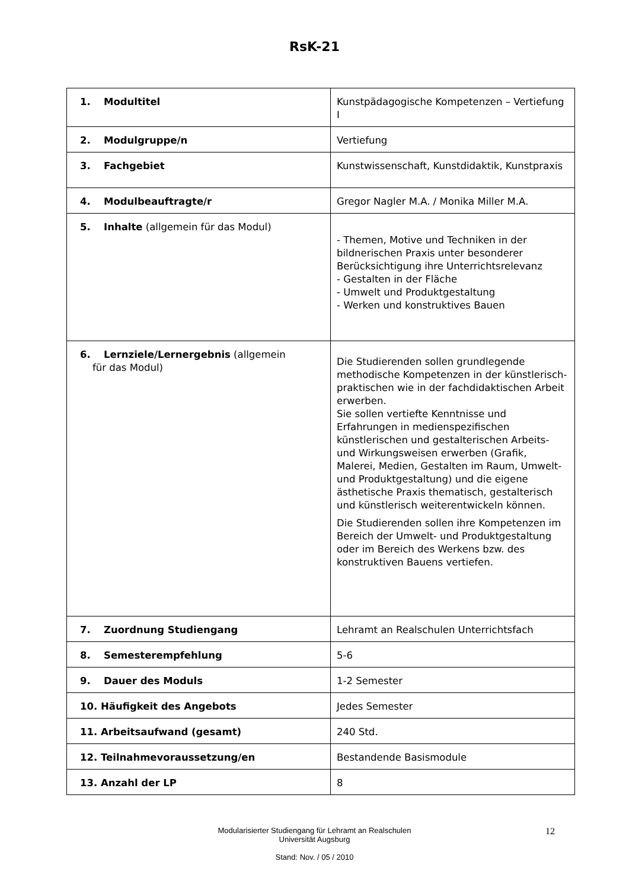RsK-21
| 1. Modultitel | Kunstpädagogische Kompetenzen – Vertiefung I |
| 2. Modulgruppe/n | Vertiefung |
| 3. Fachgebiet | Kunstwissenschaft, Kunstdidaktik, Kunstpraxis |
| 4. Modulbeauftragte/r | Gregor Nagler M.A. / Monika Miller M.A. |
| 5. Inhalte (allgemein für das Modul) | - Themen, Motive und Techniken in der bildnerischen Praxis unter besonderer Berücksichtigung ihre Unterrichtsrelevanz - Gestalten in der Fläche - Umwelt und Produktgestaltung - Werken und konstruktives Bauen |
| 6. Lernziele/Lernergebnis (allgemein für das Modul) | Die Studierenden sollen grundlegende methodische Kompetenzen in der künstlerisch-praktischen wie in der fachdidaktischen Arbeit erwerben. Sie sollen vertiefte Kenntnisse und Erfahrungen in medienspezifischen künstlerischen und gestalterischen Arbeits- und Wirkungsweisen erwerben (Grafik, Malerei, Medien, Gestalten im Raum, Umwelt- und Produktgestaltung) und die eigene ästhetische Praxis thematisch, gestalterisch und künstlerisch weiterentwickeln können. Die Studierenden sollen ihre Kompetenzen im Bereich der Umwelt- und Produktgestaltung oder im Bereich des Werkens bzw. des konstruktiven Bauens vertiefen. |
| 7. Zuordnung Studiengang | Lehramt an Realschulen Unterrichtsfach |
| 8. Semesterempfehlung | 5-6 |
| 9. Dauer des Moduls | 1-2 Semester |
| 10. Häufigkeit des Angebots | Jedes Semester |
| 11. Arbeitsaufwand (gesamt) | 240 Std. |
| 12. Teilnahmevoraussetzung/en | Bestandende Basismodule |
| 13. Anzahl der LP | 8 |
Modularisierter Studiengang für Lehramt an Realschulen
Universität Augsburg
Stand: Nov. / 05 / 2010
12